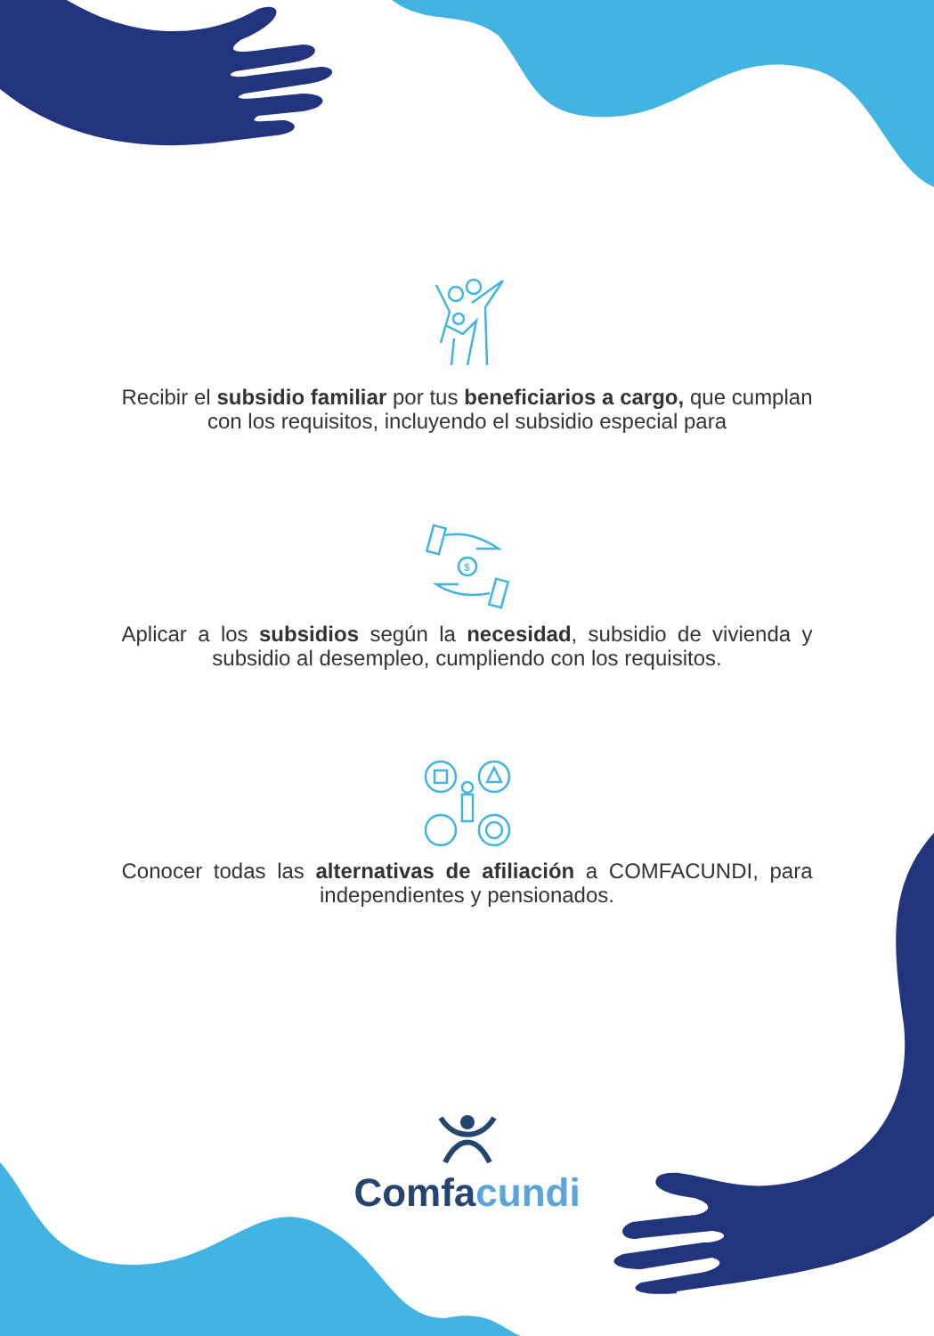Recibir el subsidio familiar por tus beneficiarios a cargo, que cumplan con los requisitos, incluyendo el subsidio especial para
$
Aplicar a los subsidios según la necesidad, subsidio de vivienda y subsidio al desempleo, cumpliendo con los requisitos.
Conocer todas las alternativas de afiliación a COMFACUNDI, para independientes y pensionados.
Comfacundi